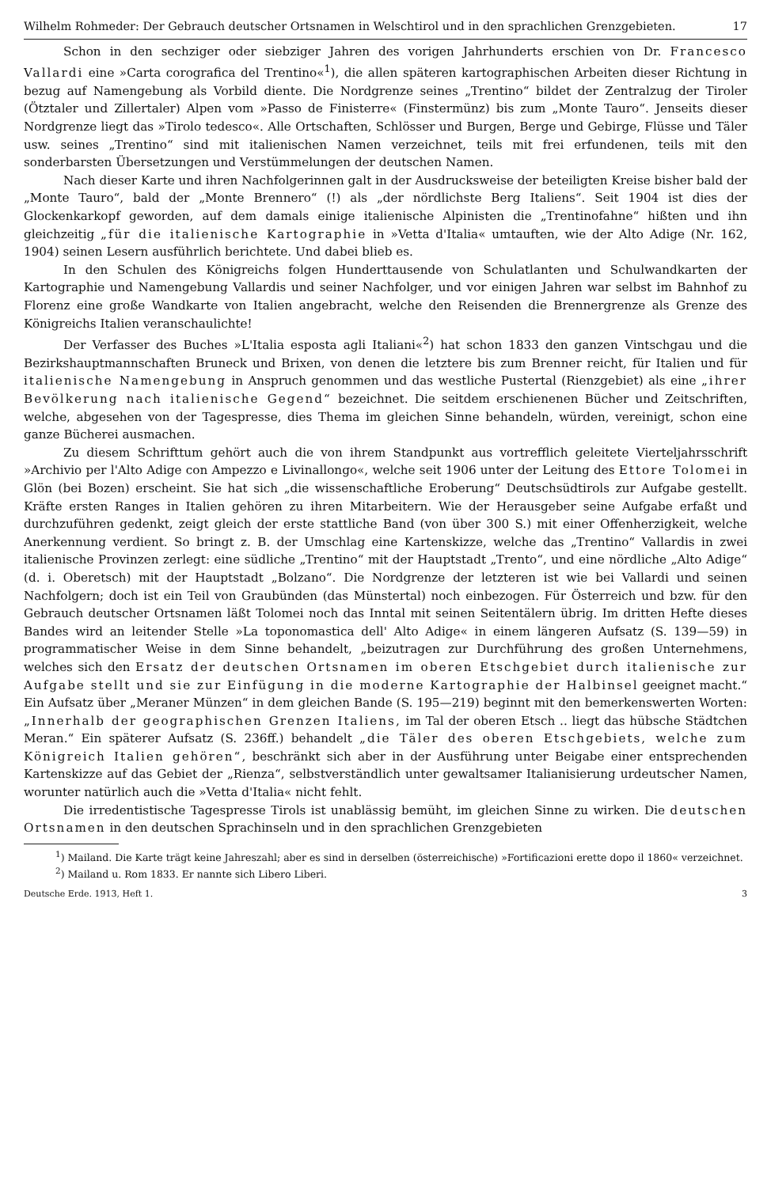Wilhelm Rohmeder: Der Gebrauch deutscher Ortsnamen in Welschtirol und in den sprachlichen Grenzgebieten. 17
Schon in den sechziger oder siebziger Jahren des vorigen Jahrhunderts erschien von Dr. Francesco Vallardi eine »Carta corografica del Trentino«<sup>1</sup>), die allen späteren kartographischen Arbeiten dieser Richtung in bezug auf Namengebung als Vorbild diente. Die Nordgrenze seines „Trentino“ bildet der Zentralzug der Tiroler (Ötztaler und Zillertaler) Alpen vom »Passo de Finisterre« (Finstermünz) bis zum „Monte Tauro“. Jenseits dieser Nordgrenze liegt das »Tirolo tedesco«. Alle Ortschaften, Schlösser und Burgen, Berge und Gebirge, Flüsse und Täler usw. seines „Trentino“ sind mit italienischen Namen verzeichnet, teils mit frei erfundenen, teils mit den sonderbarsten Übersetzungen und Verstümmelungen der deutschen Namen.
Nach dieser Karte und ihren Nachfolgerinnen galt in der Ausdrucksweise der beteiligten Kreise bisher bald der „Monte Tauro“, bald der „Monte Brennero“ (!) als „der nördlichste Berg Italiens“. Seit 1904 ist dies der Glockenkarkopf geworden, auf dem damals einige italienische Alpinisten die „Trentinofahne“ hißten und ihn gleichzeitig „für die italienische Kartographie in »Vetta d'Italia« umtauften, wie der Alto Adige (Nr. 162, 1904) seinen Lesern ausführlich berichtete. Und dabei blieb es.
In den Schulen des Königreichs folgen Hunderttausende von Schulatlanten und Schulwandkarten der Kartographie und Namengebung Vallardis und seiner Nachfolger, und vor einigen Jahren war selbst im Bahnhof zu Florenz eine große Wandkarte von Italien angebracht, welche den Reisenden die Brennergrenze als Grenze des Königreichs Italien veranschaulichte!
Der Verfasser des Buches »L'Italia esposta agli Italiani«<sup>2</sup>) hat schon 1833 den ganzen Vintschgau und die Bezirkshauptmannschaften Bruneck und Brixen, von denen die letztere bis zum Brenner reicht, für Italien und für italienische Namengebung in Anspruch genommen und das westliche Pustertal (Rienzgebiet) als eine „ihrer Bevölkerung nach italienische Gegend“ bezeichnet. Die seitdem erschienenen Bücher und Zeitschriften, welche, abgesehen von der Tagespresse, dies Thema im gleichen Sinne behandeln, würden, vereinigt, schon eine ganze Bücherei ausmachen.
Zu diesem Schrifttum gehört auch die von ihrem Standpunkt aus vortrefflich geleitete Vierteljahrsschrift »Archivio per l'Alto Adige con Ampezzo e Livinallongo«, welche seit 1906 unter der Leitung des Ettore Tolomei in Glön (bei Bozen) erscheint. Sie hat sich „die wissenschaftliche Eroberung“ Deutschsüdtirols zur Aufgabe gestellt. Kräfte ersten Ranges in Italien gehören zu ihren Mitarbeitern. Wie der Herausgeber seine Aufgabe erfaßt und durchzuführen gedenkt, zeigt gleich der erste stattliche Band (von über 300 S.) mit einer Offenherzigkeit, welche Anerkennung verdient. So bringt z. B. der Umschlag eine Kartenskizze, welche das „Trentino“ Vallardis in zwei italienische Provinzen zerlegt: eine südliche „Trentino“ mit der Hauptstadt „Trento“, und eine nördliche „Alto Adige“ (d. i. Oberetsch) mit der Hauptstadt „Bolzano“. Die Nordgrenze der letzteren ist wie bei Vallardi und seinen Nachfolgern; doch ist ein Teil von Graubünden (das Münstertal) noch einbezogen. Für Österreich und bzw. für den Gebrauch deutscher Ortsnamen läßt Tolomei noch das Inntal mit seinen Seitentälern übrig. Im dritten Hefte dieses Bandes wird an leitender Stelle »La toponomastica dell' Alto Adige« in einem längeren Aufsatz (S. 139—59) in programmatischer Weise in dem Sinne behandelt, „beizutragen zur Durchführung des großen Unternehmens, welches sich den Ersatz der deutschen Ortsnamen im oberen Etschgebiet durch italienische zur Aufgabe stellt und sie zur Einfügung in die moderne Kartographie der Halbinsel geeignet macht.“ Ein Aufsatz über „Meraner Münzen“ in dem gleichen Bande (S. 195—219) beginnt mit den bemerkenswerten Worten: „Innerhalb der geographischen Grenzen Italiens, im Tal der oberen Etsch .. liegt das hübsche Städtchen Meran.“ Ein späterer Aufsatz (S. 236ff.) behandelt „die Täler des oberen Etschgebiets, welche zum Königreich Italien gehören“, beschränkt sich aber in der Ausführung unter Beigabe einer entsprechenden Kartenskizze auf das Gebiet der „Rienza“, selbstverständlich unter gewaltsamer Italianisierung urdeutscher Namen, worunter natürlich auch die »Vetta d'Italia« nicht fehlt.
Die irredentistische Tagespresse Tirols ist unablässig bemüht, im gleichen Sinne zu wirken. Die deutschen Ortsnamen in den deutschen Sprachinseln und in den sprachlichen Grenzgebieten
<sup>1</sup>) Mailand. Die Karte trägt keine Jahreszahl; aber es sind in derselben (österreichische) »Fortificazioni erette dopo il 1860« verzeichnet.
<sup>2</sup>) Mailand u. Rom 1833. Er nannte sich Libero Liberi.
Deutsche Erde. 1913, Heft 1. 3